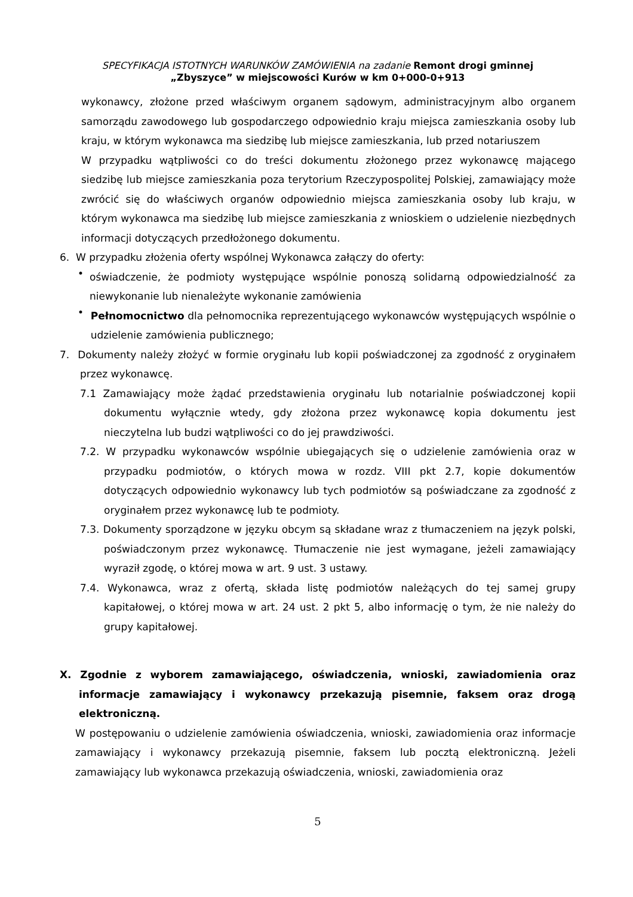SPECYFIKACJA ISTOTNYCH WARUNKÓW ZAMÓWIENIA na zadanie Remont drogi gminnej
„Zbyszyce” w miejscowości Kurów w km 0+000-0+913
wykonawcy, złożone przed właściwym organem sądowym, administracyjnym albo organem samorządu zawodowego lub gospodarczego odpowiednio kraju miejsca zamieszkania osoby lub kraju, w którym wykonawca ma siedzibę lub miejsce zamieszkania, lub przed notariuszem
W przypadku wątpliwości co do treści dokumentu złożonego przez wykonawcę mającego siedzibę lub miejsce zamieszkania poza terytorium Rzeczypospolitej Polskiej, zamawiający może zwrócić się do właściwych organów odpowiednio miejsca zamieszkania osoby lub kraju, w którym wykonawca ma siedzibę lub miejsce zamieszkania z wnioskiem o udzielenie niezbędnych informacji dotyczących przedłożonego dokumentu.
6. W przypadku złożenia oferty wspólnej Wykonawca załączy do oferty:
•
oświadczenie, że podmioty występujące wspólnie ponoszą solidarną odpowiedzialność za niewykonanie lub nienależyte wykonanie zamówienia
•
Pełnomocnictwo dla pełnomocnika reprezentującego wykonawców występujących wspólnie o udzielenie zamówienia publicznego;
7. Dokumenty należy złożyć w formie oryginału lub kopii poświadczonej za zgodność z oryginałem przez wykonawcę.
7.1 Zamawiający może żądać przedstawienia oryginału lub notarialnie poświadczonej kopii dokumentu wyłącznie wtedy, gdy złożona przez wykonawcę kopia dokumentu jest nieczytelna lub budzi wątpliwości co do jej prawdziwości.
7.2. W przypadku wykonawców wspólnie ubiegających się o udzielenie zamówienia oraz w przypadku podmiotów, o których mowa w rozdz. VIII pkt 2.7, kopie dokumentów dotyczących odpowiednio wykonawcy lub tych podmiotów są poświadczane za zgodność z oryginałem przez wykonawcę lub te podmioty.
7.3. Dokumenty sporządzone w języku obcym są składane wraz z tłumaczeniem na język polski, poświadczonym przez wykonawcę. Tłumaczenie nie jest wymagane, jeżeli zamawiający wyraził zgodę, o której mowa w art. 9 ust. 3 ustawy.
7.4. Wykonawca, wraz z ofertą, składa listę podmiotów należących do tej samej grupy kapitałowej, o której mowa w art. 24 ust. 2 pkt 5, albo informację o tym, że nie należy do grupy kapitałowej.
X. Zgodnie z wyborem zamawiającego, oświadczenia, wnioski, zawiadomienia oraz informacje zamawiający i wykonawcy przekazują pisemnie, faksem oraz drogą elektroniczną.
W postępowaniu o udzielenie zamówienia oświadczenia, wnioski, zawiadomienia oraz informacje zamawiający i wykonawcy przekazują pisemnie, faksem lub pocztą elektroniczną. Jeżeli zamawiający lub wykonawca przekazują oświadczenia, wnioski, zawiadomienia oraz
5